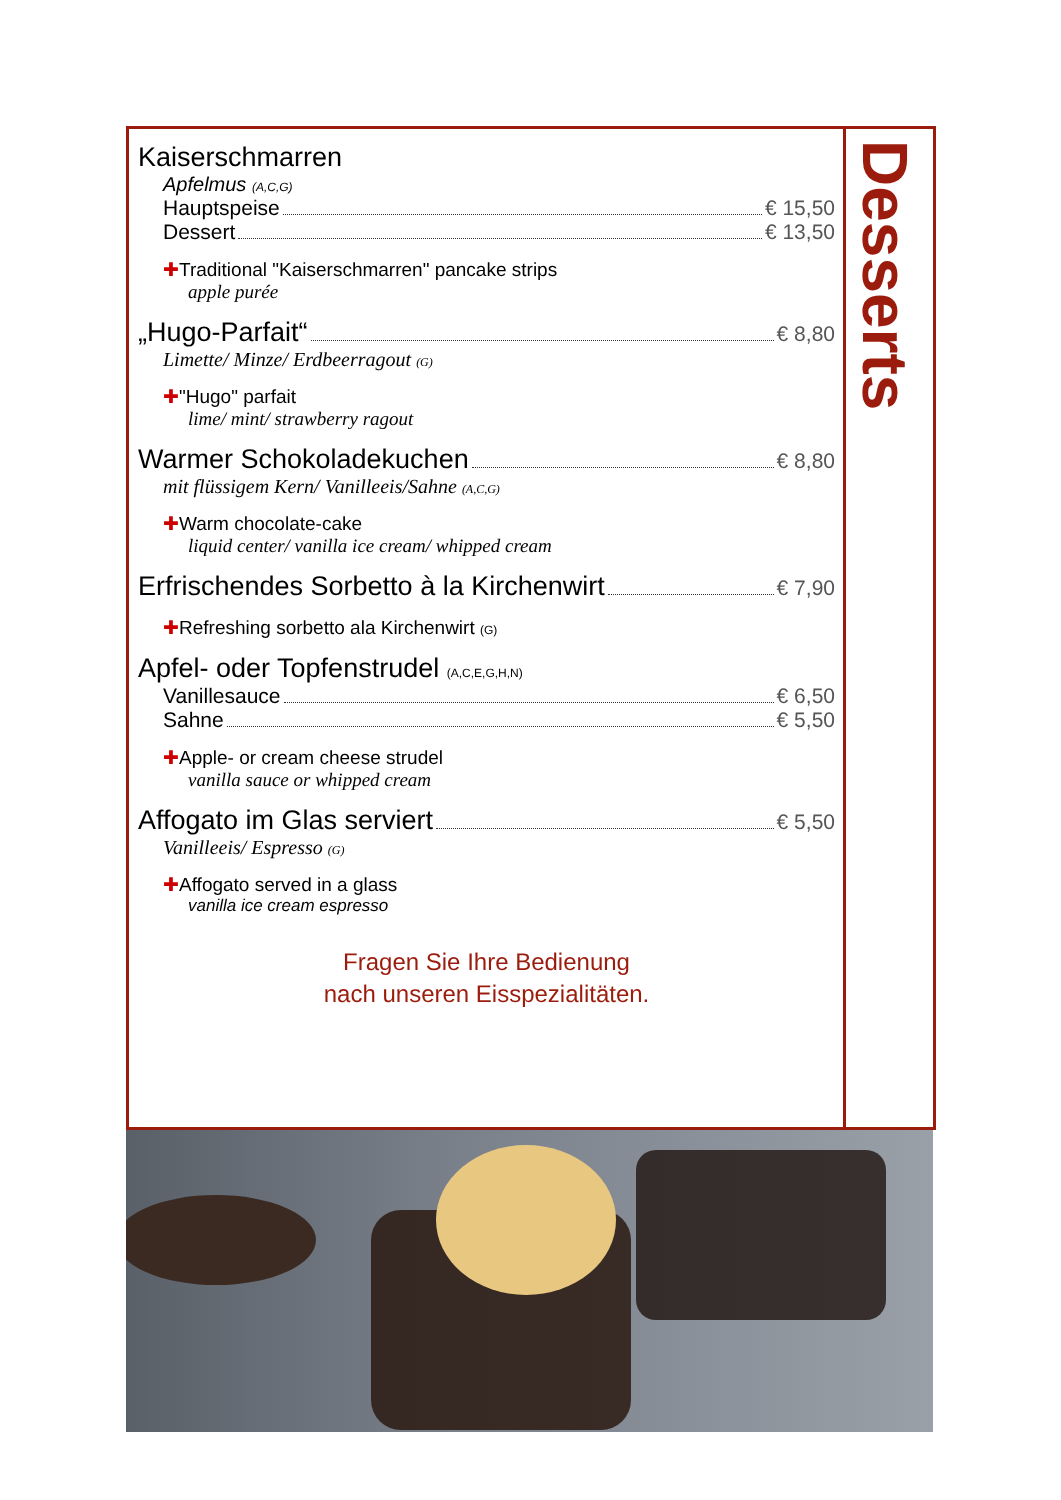Desserts
Kaiserschmarren
Apfelmus (A,C,G)
Hauptspeise € 15,50
Dessert € 13,50
✚Traditional "Kaiserschmarren" pancake strips
apple purée
„Hugo-Parfait“ € 8,80
Limette/ Minze/ Erdbeerragout (G)
✚"Hugo" parfait
lime/ mint/ strawberry ragout
Warmer Schokoladekuchen € 8,80
mit flüssigem Kern/ Vanilleeis/Sahne (A,C,G)
✚Warm chocolate-cake
liquid center/ vanilla ice cream/ whipped cream
Erfrischendes Sorbetto à la Kirchenwirt € 7,90
✚Refreshing sorbetto ala Kirchenwirt (G)
Apfel- oder Topfenstrudel (A,C,E,G,H,N)
Vanillesauce € 6,50
Sahne € 5,50
✚Apple- or cream cheese strudel
vanilla sauce or whipped cream
Affogato im Glas serviert € 5,50
Vanilleeis/ Espresso (G)
✚Affogato served in a glass
vanilla ice cream espresso
Fragen Sie Ihre Bedienung
nach unseren Eisspezialitäten.